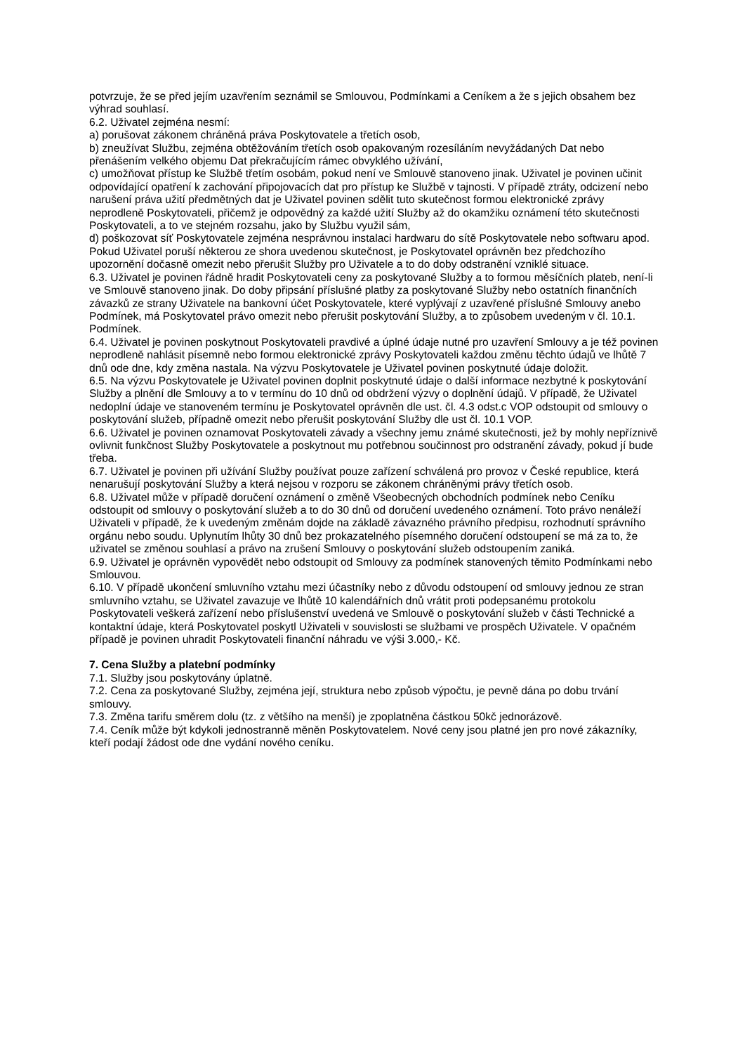potvrzuje, že se před jejím uzavřením seznámil se Smlouvou, Podmínkami a Ceníkem a že s jejich obsahem bez výhrad souhlasí.
6.2. Uživatel zejména nesmí:
a) porušovat zákonem chráněná práva Poskytovatele a třetích osob,
b) zneužívat Službu, zejména obtěžováním třetích osob opakovaným rozesíláním nevyžádaných Dat nebo přenášením velkého objemu Dat překračujícím rámec obvyklého užívání,
c) umožňovat přístup ke Službě třetím osobám, pokud není ve Smlouvě stanoveno jinak. Uživatel je povinen učinit odpovídající opatření k zachování připojovacích dat pro přístup ke Službě v tajnosti. V případě ztráty, odcizení nebo narušení práva užití předmětných dat je Uživatel povinen sdělit tuto skutečnost formou elektronické zprávy neprodleně Poskytovateli, přičemž je odpovědný za každé užití Služby až do okamžiku oznámení této skutečnosti Poskytovateli, a to ve stejném rozsahu, jako by Službu využil sám,
d) poškozovat síť Poskytovatele zejména nesprávnou instalaci hardwaru do sítě Poskytovatele nebo softwaru apod. Pokud Uživatel poruší některou ze shora uvedenou skutečnost, je Poskytovatel oprávněn bez předchozího upozornění dočasně omezit nebo přerušit Služby pro Uživatele a to do doby odstranění vzniklé situace.
6.3. Uživatel je povinen řádně hradit Poskytovateli ceny za poskytované Služby a to formou měsíčních plateb, není-li ve Smlouvě stanoveno jinak. Do doby připsání příslušné platby za poskytované Služby nebo ostatních finančních závazků ze strany Uživatele na bankovní účet Poskytovatele, které vyplývají z uzavřené příslušné Smlouvy anebo Podmínek, má Poskytovatel právo omezit nebo přerušit poskytování Služby, a to způsobem uvedeným v čl. 10.1. Podmínek.
6.4. Uživatel je povinen poskytnout Poskytovateli pravdivé a úplné údaje nutné pro uzavření Smlouvy a je též povinen neprodleně nahlásit písemně nebo formou elektronické zprávy Poskytovateli každou změnu těchto údajů ve lhůtě 7 dnů ode dne, kdy změna nastala. Na výzvu Poskytovatele je Uživatel povinen poskytnuté údaje doložit.
6.5. Na výzvu Poskytovatele je Uživatel povinen doplnit poskytnuté údaje o další informace nezbytné k poskytování Služby a plnění dle Smlouvy a to v termínu do 10 dnů od obdržení výzvy o doplnění údajů. V případě, že Uživatel nedoplní údaje ve stanoveném termínu je Poskytovatel oprávněn dle ust. čl. 4.3 odst.c VOP odstoupit od smlouvy o poskytování služeb, případně omezit nebo přerušit poskytování Služby dle ust čl. 10.1 VOP.
6.6. Uživatel je povinen oznamovat Poskytovateli závady a všechny jemu známé skutečnosti, jež by mohly nepříznivě ovlivnit funkčnost Služby Poskytovatele a poskytnout mu potřebnou součinnost pro odstranění závady, pokud jí bude třeba.
6.7. Uživatel je povinen při užívání Služby používat pouze zařízení schválená pro provoz v České republice, která nenarušují poskytování Služby a která nejsou v rozporu se zákonem chráněnými právy třetích osob.
6.8. Uživatel může v případě doručení oznámení o změně Všeobecných obchodních podmínek nebo Ceníku odstoupit od smlouvy o poskytování služeb a to do 30 dnů od doručení uvedeného oznámení. Toto právo nenáleží Uživateli v případě, že k uvedeným změnám dojde na základě závazného právního předpisu, rozhodnutí správního orgánu nebo soudu. Uplynutím lhůty 30 dnů bez prokazatelného písemného doručení odstoupení se má za to, že uživatel se změnou souhlasí a právo na zrušení Smlouvy o poskytování služeb odstoupením zaniká.
6.9. Uživatel je oprávněn vypovědět nebo odstoupit od Smlouvy za podmínek stanovených těmito Podmínkami nebo Smlouvou.
6.10. V případě ukončení smluvního vztahu mezi účastníky nebo z důvodu odstoupení od smlouvy jednou ze stran smluvního vztahu, se Uživatel zavazuje ve lhůtě 10 kalendářních dnů vrátit proti podepsanému protokolu Poskytovateli veškerá zařízení nebo příslušenství uvedená ve Smlouvě o poskytování služeb v části Technické a kontaktní údaje, která Poskytovatel poskytl Uživateli v souvislosti se službami ve prospěch Uživatele. V opačném případě je povinen uhradit Poskytovateli finanční náhradu ve výši 3.000,- Kč.
7. Cena Služby a platební podmínky
7.1. Služby jsou poskytovány úplatně.
7.2. Cena za poskytované Služby, zejména její, struktura nebo způsob výpočtu, je pevně dána po dobu trvání smlouvy.
7.3. Změna tarifu směrem dolu (tz. z většího na menší) je zpoplatněna částkou 50kč jednorázově.
7.4. Ceník může být kdykoli jednostranně měněn Poskytovatelem. Nové ceny jsou platné jen pro nové zákazníky, kteří podají žádost ode dne vydání nového ceníku.